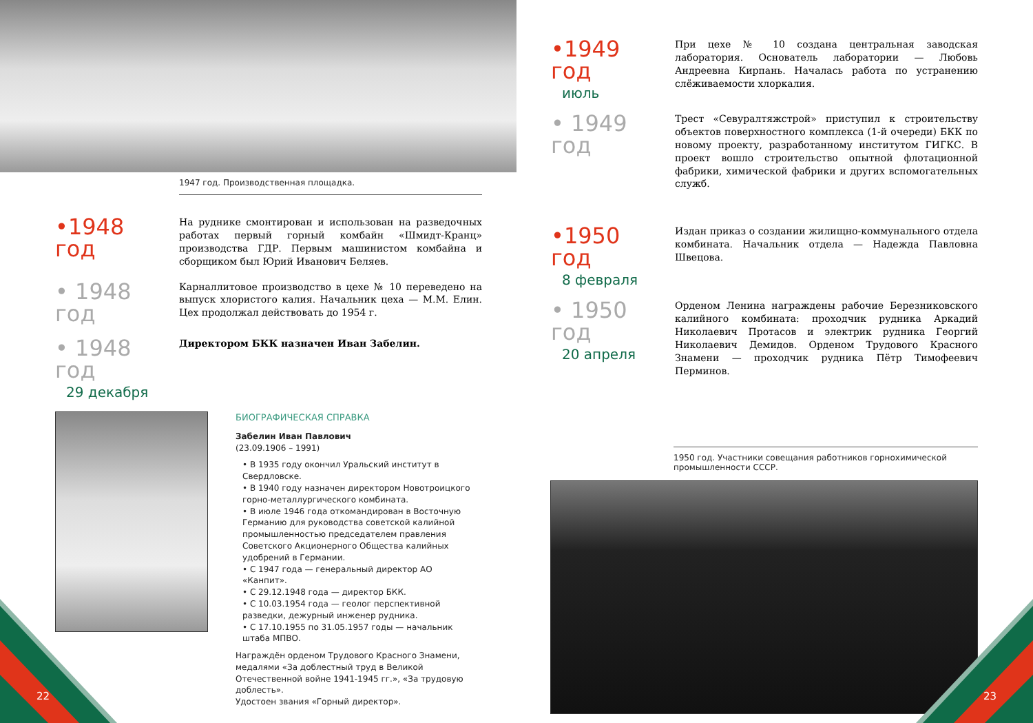1947 год. Производственная площадка.
•1948 год
На руднике смонтирован и использован на разведочных работах первый горный комбайн «Шмидт-Кранц» производства ГДР. Первым машинистом комбайна и сборщиком был Юрий Иванович Беляев.
• 1948 год
Карналлитовое производство в цехе № 10 переведено на выпуск хлористого калия. Начальник цеха — М.М. Елин. Цех продолжал действовать до 1954 г.
• 1948 год
29 декабря
Директором БКК назначен Иван Забелин.
БИОГРАФИЧЕСКАЯ СПРАВКА
Забелин Иван Павлович
(23.09.1906 – 1991)
• В 1935 году окончил Уральский институт в Свердловске.
• В 1940 году назначен директором Новотроицкого горно-металлургического комбината.
• В июле 1946 года откомандирован в Восточную Германию для руководства советской калийной промышленностью председателем правления Советского Акционерного Общества калийных удобрений в Германии.
• С 1947 года — генеральный директор АО «Канпит».
• С 29.12.1948 года — директор БКК.
• С 10.03.1954 года — геолог перспективной разведки, дежурный инженер рудника.
• С 17.10.1955 по 31.05.1957 годы — начальник штаба МПВО.
Награждён орденом Трудового Красного Знамени, медалями «За доблестный труд в Великой Отечественной войне 1941-1945 гг.», «За трудовую доблесть».
Удостоен звания «Горный директор».
22
•1949 год
июль
При цехе № 10 создана центральная заводская лаборатория. Основатель лаборатории — Любовь Андреевна Кирпань. Началась работа по устранению слёживаемости хлоркалия.
• 1949 год
Трест «Севуралтяжстрой» приступил к строительству объектов поверхностного комплекса (1-й очереди) БКК по новому проекту, разработанному институтом ГИГКС. В проект вошло строительство опытной флотационной фабрики, химической фабрики и других вспомогательных служб.
•1950 год
8 февраля
Издан приказ о создании жилищно-коммунального отдела комбината. Начальник отдела — Надежда Павловна Швецова.
• 1950 год
20 апреля
Орденом Ленина награждены рабочие Березниковского калийного комбината: проходчик рудника Аркадий Николаевич Протасов и электрик рудника Георгий Николаевич Демидов. Орденом Трудового Красного Знамени — проходчик рудника Пётр Тимофеевич Перминов.
1950 год. Участники совещания работников горнохимической промышленности СССР.
23